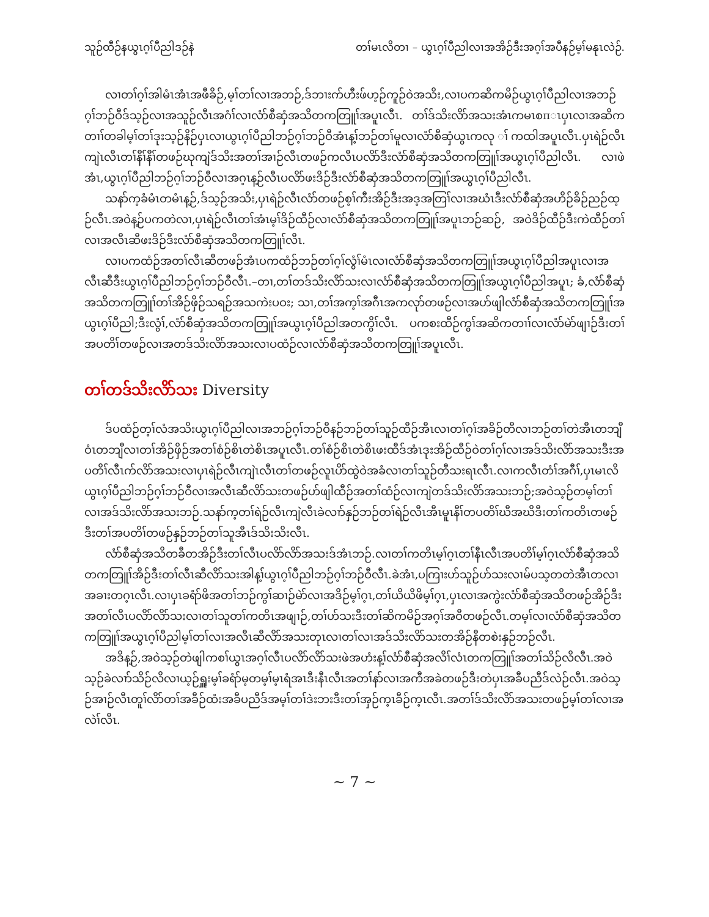သူဉ်ထီဉ်နယွၤဂ့ၢ်ပီညါဒဉ်နဲ တၢ်မၤလိတၢ – ယွၤဂ့ၢ်ပီညါလၢအအိဉ်ဒီးအဂ့ၢ်အပီနဉ်မ့ၢ်မနုၤလဲဉ်.
လၢတၢ်ဂ့ၢ်အါမံၤအံၤအဖီခိဉ်,မ့ၢ်တၢ်လၢအဘဉ်,ဒ်ဘၢးက်ဟီးဖ်ဟ့ဉ်ကူဉ်ဝဲအသိး,လၢပကဆိကမိဉ်ယွၤဂ့ၢ်ပီညါလၢအဘဉ်ဂ့ၢ်ဘဉ်ဝီဒ်သ့ဉ်လၢအသူဉ်လီၤအဂံၢ်လၢလံာ်စီဆှံအသိတကတြူၢ်အပူၤလီၤ. တၢ်ဒ်သိးလိာ်အသးအံၤကမၤစπၤပှၤလၢအဆိကတၢၢ်တခါမ့ၢ်တၢ်ဒုးသ့ဉ်နိဉ်ပှၤလၢယွၤဂ့ၢ်ပီညါဘဉ်ဂ့ၢ်ဘဉ်ဝီအံၤန့ၢ်ဘဉ်တၢ်မူလၢလံာ်စီဆှံယွၤကလု ၢ်ကထါအပူၤလီၤ.ပှၤရဲဉ်လီၤကျဲၤလီၤတၢ်နီၢ်နီၢ်တဖဉ်ဃုကျဲဒ်သိးအတၢ်အၢဉ်လီၤတဖဉ်ကလီၤပလိာ်ဒီးလံာ်စီဆှံအသိတကတြူၢ်အယွၤဂ့ၢ်ပီညါလီၤ. လၢဖဲအံၤ,ယွၤဂ့ၢ်ပီညါဘဉ်ဂ့ၢ်ဘဉ်ဝီလၢအဂ့ၤန့ဉ်လီၤပလိာ်ဖးဒိဉ်ဒီးလံာ်စီဆှံအသိတကတြူၢ်အယွၤဂ့ၢ်ပီညါလီၤ.
သနာ်က့ခံမံၤတမံၤန့ဉ်,ဒ်သ့ဉ်အသိး,ပှၤရဲဉ်လီၤလံာ်တဖဉ်စ့ၢ်ကီးအိဉ်ဒီးအဒ့အတြၢ်လၢအဃံၤဒီးလံာ်စီဆှံအဟိဉ်ခိဉ်ညဉ်ထ့ဉ်လီၤ.အဝဲန့ဉ်ပကတဲလၢ,ပှၤရဲဉ်လီၤတၢ်အံၤမ့ၢ်ဒိဉ်ထီဉ်လၢလံာ်စီဆှံအသိတကတြူၢ်အပူၤဘဉ်ဆဉ်, အဝဲဒိဉ်ထီဉ်ဒီးကဲထီဉ်တၢ်လၢအလီၤဆီဖးဒိဉ်ဒီးလံာ်စီဆှံအသိတကတြူၢ်လီၤ.
လၢပကထံဉ်အတၢ်လီၤဆီတဖဉ်အံၤပကထံဉ်ဘဉ်တၢ်ဂ့ၢ်လွံၢ်မံၤလၢလံာ်စီဆှံအသိတကတြူၢ်အယွၤဂ့ၢ်ပီညါအပူၤလၢအလီၤဆီဒီးယွၤဂ့ၢ်ပီညါဘဉ်ဂ့ၢ်ဘဉ်ဝီလီၤ.–တၢ,တၢ်တဒ်သိးလိာ်သးလၢလံာ်စီဆှံအသိတကတြူၢ်အယွၤဂ့ၢ်ပီညါအပူၤ; ခံ,လံာ်စီဆှံအသိတကတြူၢ်တၢ်အိဉ်ဖှိဉ်သရဉ်အသကဲးပဝး; သၢ,တၢ်အက့ၢ်အဂီၤအကလုာ်တဖဉ်လၢအဟ်ဖျါလံာ်စီဆှံအသိတကတြူၢ်အယွၤဂ့ၢ်ပီညါ;ဒီးလွံၢ်,လံာ်စီဆှံအသိတကတြူၢ်အယွၤဂ့ၢ်ပီညါအတကွိၢ်လီၤ. ပကစးထီဉ်ကွၢ်အဆိကတၢၢ်လၢလံာ်မဲာ်ဖျၢဉ်ဒီးတၢ်အပတိၢ်တဖဉ်လၢအတဒ်သိးလိာ်အသးလၢပထံဉ်လၢလံာ်စီဆှံအသိတကတြူၢ်အပူၤလီၤ.
တၢ်တဒ်သိးလိာ်သး Diversity
ဒ်ပထံဉ်တ့ၢ်လံအသိးယွၤဂ့ၢ်ပီညါလၢအဘဉ်ဂ့ၢ်ဘဉ်ဝီနဉ်ဘဉ်တၢ်သူဉ်ထီဉ်အီၤလၢတၢ်ဂ့ၢ်အခိဉ်တီလၢဘဉ်တၢ်တဲအီၤတဘျီဝံၤတဘျီလၢတၢ်အိဉ်ဖှိဉ်အတၢ်စံဉ်စိၤတဲစိၤအပူၤလီၤ.တၢ်စံဉ်စိၤတဲစိၤဖးထီဒ်အံၤဒုးအိဉ်ထီဉ်ဝဲတၢ်ဂ့ၢ်လၢအဒ်သိးလိာ်အသးဒီးအပတိၢ်လီၤက်လိာ်အသးလၢပှၤရဲဉ်လီၤကျဲၤလီၤတၢ်တဖဉ်လူၤပိာ်ထွဲဝဲအခံလၢတၢ်သူဉ်တီသးရၤလီၤ.လၢကလီၤတံၢ်အဂီၢ်,ပှၤမၤလိယွၤဂ့ၢ်ပီညါဘဉ်ဂ့ၢ်ဘဉ်ဝီလၢအလီၤဆီလိာ်သးတဖဉ်ဟ်ဖျါထီဉ်အတၢ်ထံဉ်လၢကျဲတဒ်သိးလိာ်အသးဘဉ်;အဝဲသ့ဉ်တမ့ၢ်တၢ်လၢအဒ်သိးလိာ်အသးဘဉ်.သနာ်က့တၢ်ရဲဉ်လီၤကျဲလီၤခဲလၢာ်နှဉ်ဘဉ်တၢ်ရဲဉ်လီၤအီၤမူၤနီၢ်တပတိၢ်ဃီအဃိဒီးတၢ်ကတိၤတဖဉ်ဒီးတၢ်အပတိၢ်တဖဉ်နှဉ်ဘဉ်တၢ်သူအီၤဒ်သိးသိးလီၤ.
လံာ်စီဆှံအသိတခီတအိဉ်ဒီးတၢ်လီၤပလိာ်လိာ်အသးဒ်အံၤဘဉ်.လၢတၢ်ကတိၤမ့ၢ်ဂ့ၤတၢ်နီၤလီၤအပတိၢ်မ့ၢ်ဂ့ၤလံာ်စီဆှံအသိတကတြူၢ်အိဉ်ဒီးတၢ်လီၤဆီလိာ်သးအါန့ၢ်ယွၤဂ့ၢ်ပီညါဘဉ်ဂ့ၢ်ဘဉ်ဝီလီၤ.ခဲအံၤ,ပကြၢးဟ်သူဉ်ဟ်သးလၢမ်ပသ့တတဲအီၤတလၢအခၢးတဂ့ၤလီၤ.လၢပှၤခရံာ်ဖိအတၢ်ဘဉ်ကွၢ်ဆၢဉ်မဲာ်လၢအဒိဉ်မ့ၢ်ဂ့ၤ,တၢ်ယိယိဖိမ့ၢ်ဂ့ၤ,ပှၤလၢအကွဲးလံာ်စီဆှံအသိတဖဉ်အိဉ်ဒီးအတၢ်လီၤပလိာ်လိာ်သးလၢတၢ်သူတၢ်ကတိၤအဖျၢဉ်,တၢ်ဟ်သးဒီးတၢ်ဆိကမိဉ်အဂ့ၢ်အဝီတဖဉ်လီၤ.တမ့ၢ်လၢလံာ်စီဆှံအသိတကတြူၢ်အယွၤဂ့ၢ်ပီညါမ့ၢ်တၢ်လၢအလီၤဆီလိာ်အသးတုၤလၢတၢ်လၢအဒ်သိးလိာ်သးတအိဉ်နီတစဲးနှဉ်ဘဉ်လီၤ.
အဒိန့ဉ်,အဝဲသ့ဉ်တဲဖျါကစၢ်ယွၤအဂ့ၢ်လီၤပလိာ်လိာ်သးဖဲအဟံးန့ၢ်လံာ်စီဆှံအလိၢ်လံၤတကတြူၢ်အတၢ်သိဉ်လိလီၤ.အဝဲသ့ဉ်ခဲလၢာ်သိဉ်လိလၢယ့ဉ်ရှူးမ့ၢ်ခရံာ်မ့တမ့ၢ်မ့ၤရံအၤဒီးနီၤလီၤအတၢ်နာ်လၢအကီအခဲတဖဉ်ဒီးတဲပှၤအခီပညီဒ်လဲဉ်လီၤ.အဝဲသ့ဉ်အၢဉ်လီၤတူၢ်လိာ်တၢ်အခီဉ်ထံးအခီပညီဒ်အမ့ၢ်တၢ်ဒဲးဘးဒီးတၢ်အှဉ်က့ၤခီဉ်က့ၤလီၤ.အတၢ်ဒ်သိးလိာ်အသးတဖဉ်မ့ၢ်တၢ်လၢအလဲၢ်လီၤ.
~ 7 ~